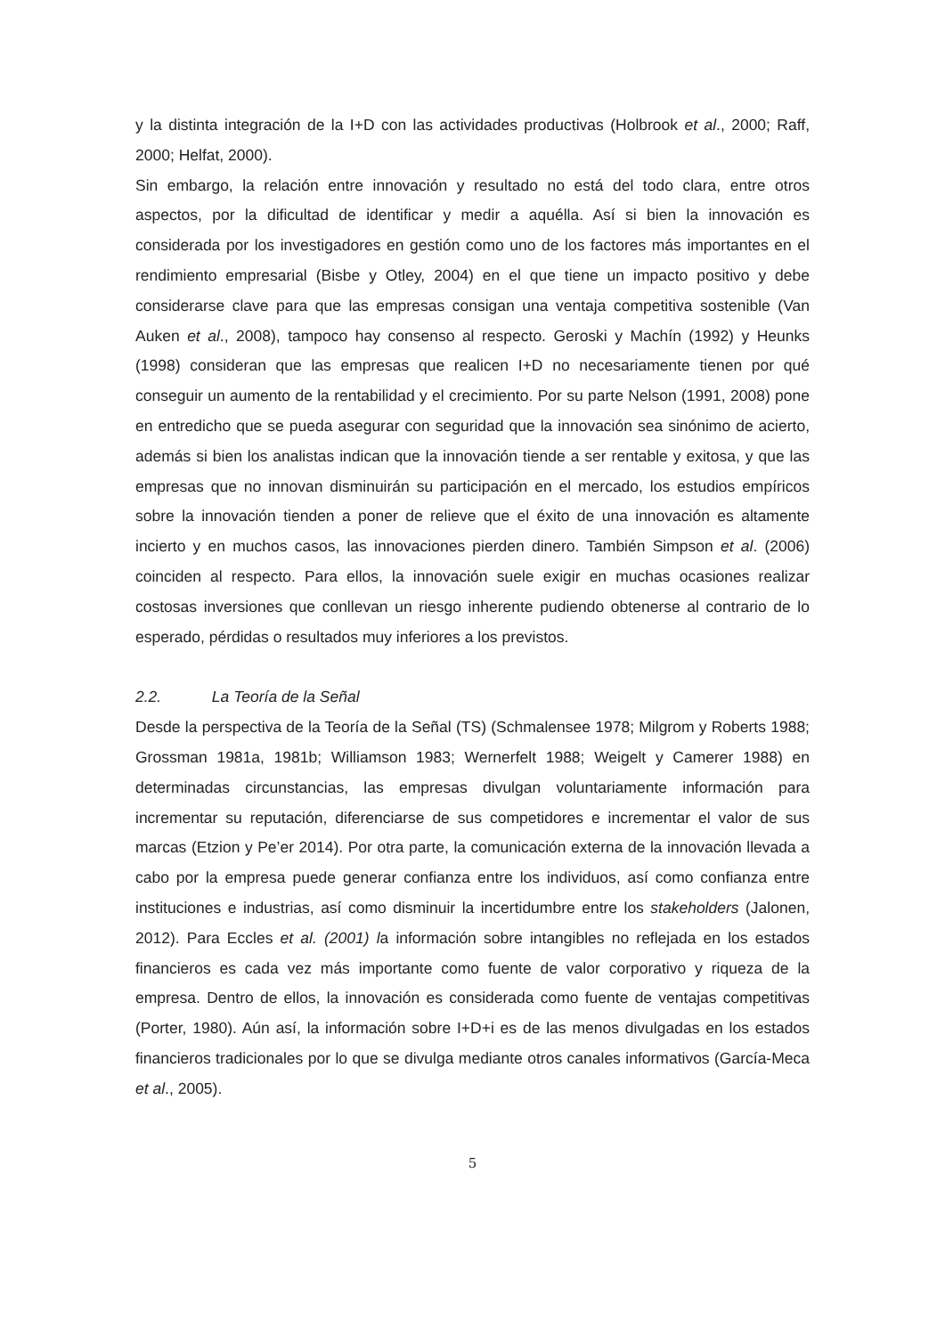y la distinta integración de la I+D con las actividades productivas (Holbrook et al., 2000; Raff, 2000; Helfat, 2000).
Sin embargo, la relación entre innovación y resultado no está del todo clara, entre otros aspectos, por la dificultad de identificar y medir a aquélla. Así si bien la innovación es considerada por los investigadores en gestión como uno de los factores más importantes en el rendimiento empresarial (Bisbe y Otley, 2004) en el que tiene un impacto positivo y debe considerarse clave para que las empresas consigan una ventaja competitiva sostenible (Van Auken et al., 2008), tampoco hay consenso al respecto. Geroski y Machín (1992) y Heunks (1998) consideran que las empresas que realicen I+D no necesariamente tienen por qué conseguir un aumento de la rentabilidad y el crecimiento. Por su parte Nelson (1991, 2008) pone en entredicho que se pueda asegurar con seguridad que la innovación sea sinónimo de acierto, además si bien los analistas indican que la innovación tiende a ser rentable y exitosa, y que las empresas que no innovan disminuirán su participación en el mercado, los estudios empíricos sobre la innovación tienden a poner de relieve que el éxito de una innovación es altamente incierto y en muchos casos, las innovaciones pierden dinero. También Simpson et al. (2006) coinciden al respecto. Para ellos, la innovación suele exigir en muchas ocasiones realizar costosas inversiones que conllevan un riesgo inherente pudiendo obtenerse al contrario de lo esperado, pérdidas o resultados muy inferiores a los previstos.
2.2. La Teoría de la Señal
Desde la perspectiva de la Teoría de la Señal (TS) (Schmalensee 1978; Milgrom y Roberts 1988; Grossman 1981a, 1981b; Williamson 1983; Wernerfelt 1988; Weigelt y Camerer 1988) en determinadas circunstancias, las empresas divulgan voluntariamente información para incrementar su reputación, diferenciarse de sus competidores e incrementar el valor de sus marcas (Etzion y Pe’er 2014). Por otra parte, la comunicación externa de la innovación llevada a cabo por la empresa puede generar confianza entre los individuos, así como confianza entre instituciones e industrias, así como disminuir la incertidumbre entre los stakeholders (Jalonen, 2012). Para Eccles et al. (2001) la información sobre intangibles no reflejada en los estados financieros es cada vez más importante como fuente de valor corporativo y riqueza de la empresa. Dentro de ellos, la innovación es considerada como fuente de ventajas competitivas (Porter, 1980). Aún así, la información sobre I+D+i es de las menos divulgadas en los estados financieros tradicionales por lo que se divulga mediante otros canales informativos (García-Meca et al., 2005).
5